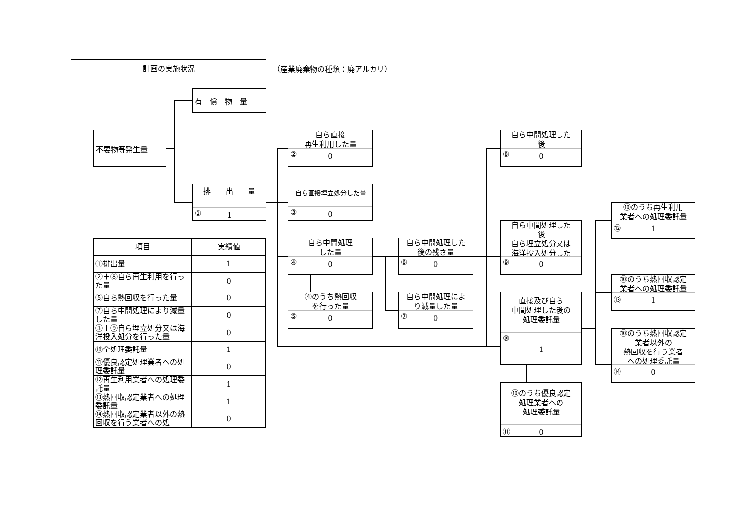計画の実施状況 （産業廃棄物の種類：廃アルカリ）
有　償　物　量
不要物等発生量
排　　出　　量
① 1
自ら直接
再生利用した量
② 0
自ら直接埋立処分した量
③ 0
自ら中間処理
した量
④ 0
④のうち熱回収
を行った量
⑤ 0
自ら中間処理した
後の残さ量
⑥ 0
自ら中間処理によ
り減量した量
⑦ 0
自ら中間処理した
後
⑧ 0
自ら中間処理した
後
自ら埋立処分又は
海洋投入処分した
⑨ 0
直接及び自ら
中間処理した後の
処理委託量
⑩
1
⑩のうち優良認定
処理業者への
処理委託量
⑪ 0
⑩のうち再生利用
業者への処理委託量
⑫ 1
⑩のうち熱回収認定
業者への処理委託量
⑬ 1
⑩のうち熱回収認定
業者以外の
熱回収を行う業者
への処理委託量
⑭ 0
| 項目 | 実績値 |
| --- | --- |
| ①排出量 | 1 |
| ②＋⑧自ら再生利用を行った量 | 0 |
| ⑤自ら熱回収を行った量 | 0 |
| ⑦自ら中間処理により減量した量 | 0 |
| ③＋⑨自ら埋立処分又は海洋投入処分を行った量 | 0 |
| ⑩全処理委託量 | 1 |
| ⑪優良認定処理業者への処理委託量 | 0 |
| ⑫再生利用業者への処理委託量 | 1 |
| ⑬熱回収認定業者への処理委託量 | 1 |
| ⑭熱回収認定業者以外の熱回収を行う業者への処 | 0 |